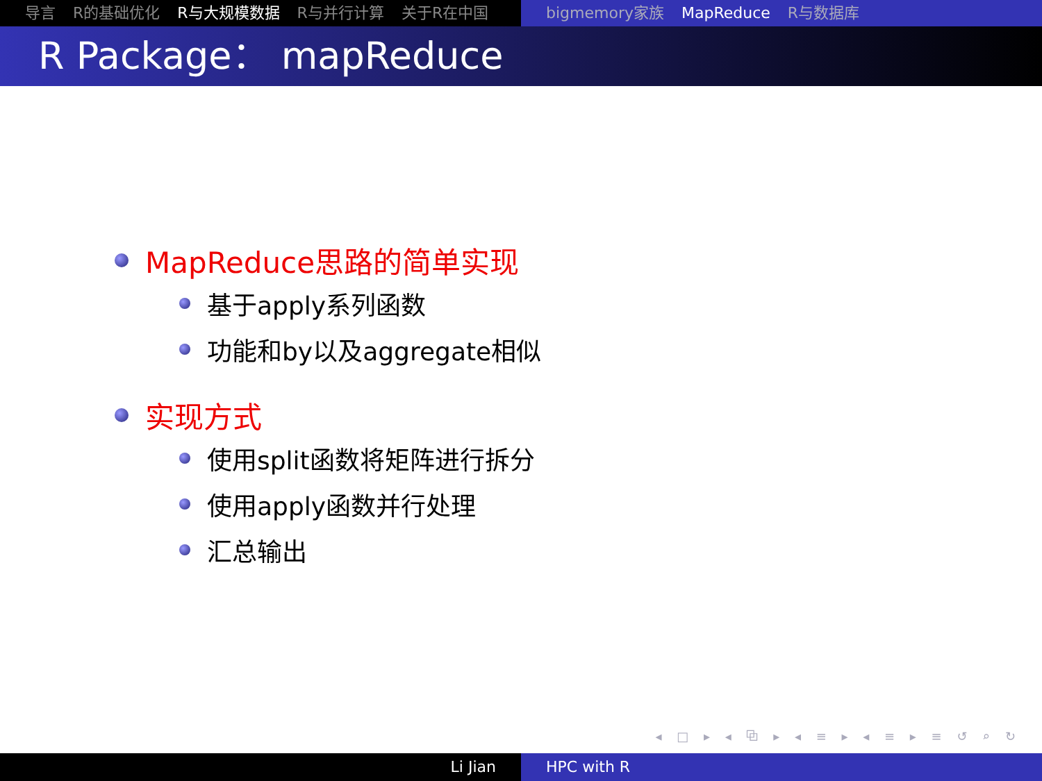导言 R的基础优化 R与大规模数据 R与并行计算 关于R在中国 bigmemory家族 MapReduce R与数据库
R Package： mapReduce
MapReduce思路的简单实现
基于apply系列函数
功能和by以及aggregate相似
实现方式
使用split函数将矩阵进行拆分
使用apply函数并行处理
汇总输出
◂ □ ▸ ◂ ⧉ ▸ ◂ ≡ ▸ ◂ ≡ ▸ ≡ ↺ ⌕ ↻
Li Jian HPC with R